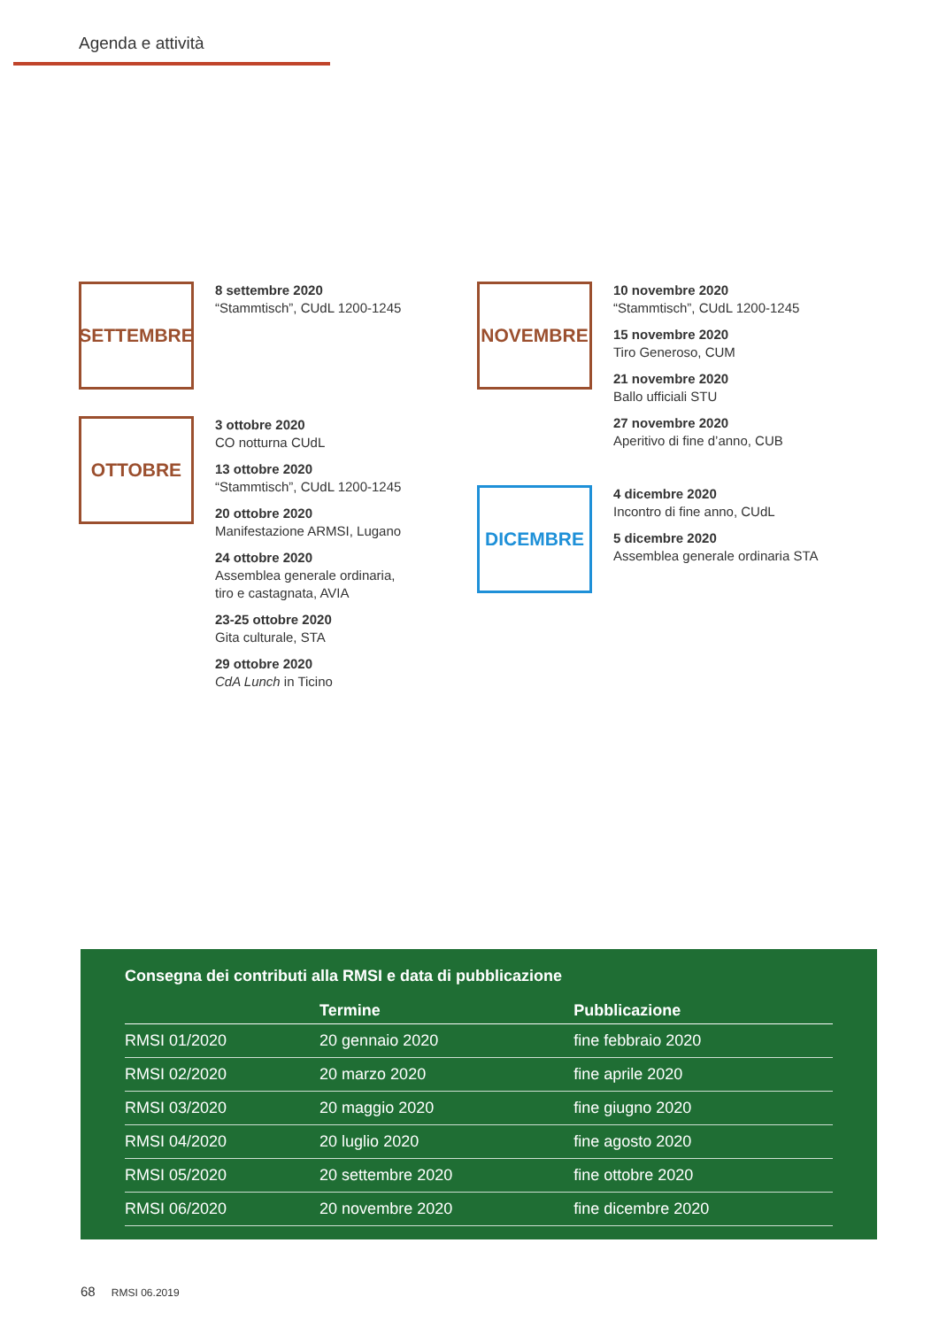Agenda e attività
SETTEMBRE
8 settembre 2020
“Stammtisch”, CUdL 1200-1245
OTTOBRE
3 ottobre 2020
CO notturna CUdL
13 ottobre 2020
“Stammtisch”, CUdL 1200-1245
20 ottobre 2020
Manifestazione ARMSI, Lugano
24 ottobre 2020
Assemblea generale ordinaria,
tiro e castagnata, AVIA
23-25 ottobre 2020
Gita culturale, STA
29 ottobre 2020
CdA Lunch in Ticino
NOVEMBRE
10 novembre 2020
“Stammtisch”, CUdL 1200-1245
15 novembre 2020
Tiro Generoso, CUM
21 novembre 2020
Ballo ufficiali STU
27 novembre 2020
Aperitivo di fine d’anno, CUB
DICEMBRE
4 dicembre 2020
Incontro di fine anno, CUdL
5 dicembre 2020
Assemblea generale ordinaria STA
Consegna dei contributi alla RMSI e data di pubblicazione
| | Termine | Pubblicazione |
| --- | --- | --- |
| RMSI 01/2020 | 20 gennaio 2020 | fine febbraio 2020 |
| RMSI 02/2020 | 20 marzo 2020 | fine aprile 2020 |
| RMSI 03/2020 | 20 maggio 2020 | fine giugno 2020 |
| RMSI 04/2020 | 20 luglio 2020 | fine agosto 2020 |
| RMSI 05/2020 | 20 settembre 2020 | fine ottobre 2020 |
| RMSI 06/2020 | 20 novembre 2020 | fine dicembre 2020 |
68 RMSI 06.2019